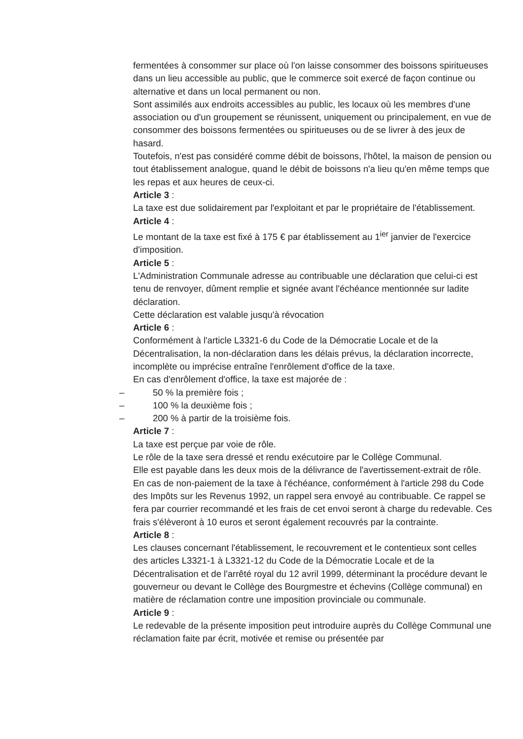fermentées à consommer sur place où l'on laisse consommer des boissons spiritueuses dans un lieu accessible au public, que le commerce soit exercé de façon continue ou alternative et dans un local permanent ou non.
Sont assimilés aux endroits accessibles au public, les locaux où les membres d'une association ou d'un groupement se réunissent, uniquement ou principalement, en vue de consommer des boissons fermentées ou spiritueuses ou de se livrer à des jeux de hasard.
Toutefois, n'est pas considéré comme débit de boissons, l'hôtel, la maison de pension ou tout établissement analogue, quand le débit de boissons n'a lieu qu'en même temps que les repas et aux heures de ceux-ci.
Article 3 :
La taxe est due solidairement par l'exploitant et par le propriétaire de l'établissement.
Article 4 :
Le montant de la taxe est fixé à 175 € par établissement au 1<sup>ier</sup> janvier de l'exercice d'imposition.
Article 5 :
L'Administration Communale adresse au contribuable une déclaration que celui-ci est tenu de renvoyer, dûment remplie et signée avant l'échéance mentionnée sur ladite déclaration.
Cette déclaration est valable jusqu'à révocation
Article 6 :
Conformément à l'article L3321-6 du Code de la Démocratie Locale et de la Décentralisation, la non-déclaration dans les délais prévus, la déclaration incorrecte, incomplète ou imprécise entraîne l'enrôlement d'office de la taxe.
En cas d'enrôlement d'office, la taxe est majorée de :
– 50 % la première fois ;
– 100 % la deuxième fois ;
– 200 % à partir de la troisième fois.
Article 7 :
La taxe est perçue par voie de rôle.
Le rôle de la taxe sera dressé et rendu exécutoire par le Collège Communal.
Elle est payable dans les deux mois de la délivrance de l'avertissement-extrait de rôle. En cas de non-paiement de la taxe à l'échéance, conformément à l'article 298 du Code des Impôts sur les Revenus 1992, un rappel sera envoyé au contribuable. Ce rappel se fera par courrier recommandé et les frais de cet envoi seront à charge du redevable. Ces frais s'élèveront à 10 euros et seront également recouvrés par la contrainte.
Article 8 :
Les clauses concernant l'établissement, le recouvrement et le contentieux sont celles des articles L3321-1 à L3321-12 du Code de la Démocratie Locale et de la Décentralisation et de l'arrêté royal du 12 avril 1999, déterminant la procédure devant le gouverneur ou devant le Collège des Bourgmestre et échevins (Collège communal) en matière de réclamation contre une imposition provinciale ou communale.
Article 9 :
Le redevable de la présente imposition peut introduire auprès du Collège Communal une réclamation faite par écrit, motivée et remise ou présentée par